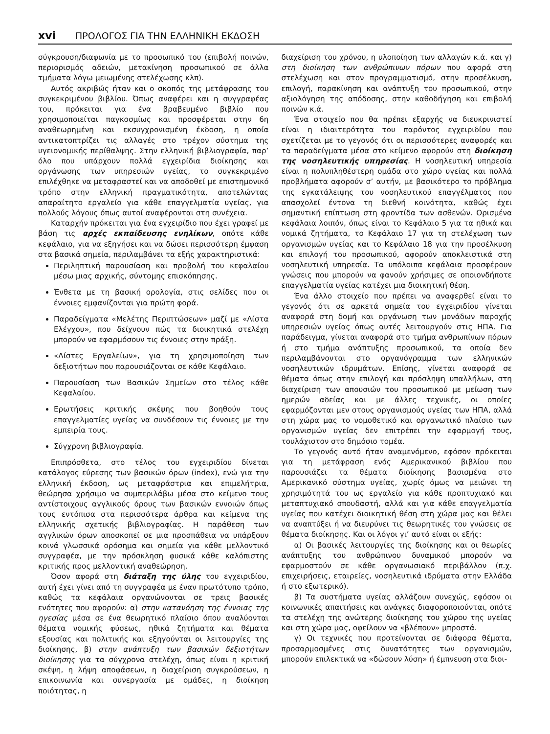xvi ΠΡΟΛΟΓΟΣ ΓΙΑ ΤΗΝ ΕΛΛΗΝΙΚΗ ΕΚΔΟΣΗ
σύγκρουση/διαφωνία με το προσωπικό του (επιβολή ποινών, περιορισμός αδειών, μετακίνηση προσωπικού σε άλλα τμήματα λόγω μειωμένης στελέχωσης κλπ).
Αυτός ακριβώς ήταν και ο σκοπός της μετάφρασης του συγκεκριμένου βιβλίου. Όπως αναφέρει και η συγγραφέας του, πρόκειται για ένα βραβευμένο βιβλίο που χρησιμοποιείται παγκοσμίως και προσφέρεται στην 6η αναθεωρημένη και εκσυγχρονισμένη έκδοση, η οποία αντικατοπτρίζει τις αλλαγές στο τρέχον σύστημα της υγειονομικής περίθαλψης. Στην ελληνική βιβλιογραφία, παρ’ όλο που υπάρχουν πολλά εγχειρίδια διοίκησης και οργάνωσης των υπηρεσιών υγείας, το συγκεκριμένο επιλέχθηκε να μεταφραστεί και να αποδοθεί με επιστημονικό τρόπο στην ελληνική πραγματικότητα, αποτελώντας απαραίτητο εργαλείο για κάθε επαγγελματία υγείας, για πολλούς λόγους όπως αυτοί αναφέρονται στη συνέχεια.
Καταρχήν πρόκειται για ένα εγχειρίδιο που έχει γραφεί με βάση τις αρχές εκπαίδευσης ενηλίκων, οπότε κάθε κεφάλαιο, για να εξηγήσει και να δώσει περισσότερη έμφαση στα βασικά σημεία, περιλαμβάνει τα εξής χαρακτηριστικά:
Περιληπτική παρουσίαση και προβολή του κεφαλαίου μέσω μιας αρχικής, σύντομης επισκόπησης.
Ένθετα με τη βασική ορολογία, στις σελίδες που οι έννοιες εμφανίζονται για πρώτη φορά.
Παραδείγματα «Μελέτης Περιπτώσεων» μαζί με «Λίστα Ελέγχου», που δείχνουν πώς τα διοικητικά στελέχη μπορούν να εφαρμόσουν τις έννοιες στην πράξη.
«Λίστες Εργαλείων», για τη χρησιμοποίηση των δεξιοτήτων που παρουσιάζονται σε κάθε Κεφάλαιο.
Παρουσίαση των Βασικών Σημείων στο τέλος κάθε Κεφαλαίου.
Ερωτήσεις κριτικής σκέψης που βοηθούν τους επαγγελματίες υγείας να συνδέσουν τις έννοιες με την εμπειρία τους.
Σύγχρονη βιβλιογραφία.
Επιπρόσθετα, στο τέλος του εγχειριδίου δίνεται κατάλογος εύρεσης των βασικών όρων (index), ενώ για την ελληνική έκδοση, ως μεταφράστρια και επιμελήτρια, θεώρησα χρήσιμο να συμπεριλάβω μέσα στο κείμενο τους αντίστοιχους αγγλικούς όρους των βασικών εννοιών όπως τους εντόπισα στα περισσότερα άρθρα και κείμενα της ελληνικής σχετικής βιβλιογραφίας. Η παράθεση των αγγλικών όρων αποσκοπεί σε μια προσπάθεια να υπάρξουν κοινά γλωσσικά ορόσημα και σημεία για κάθε μελλοντικό συγγραφέα, με την πρόσκληση φυσικά κάθε καλόπιστης κριτικής προς μελλοντική αναθεώρηση.
Όσον αφορά στη διάταξη της ύλης του εγχειριδίου, αυτή έχει γίνει από τη συγγραφέα με έναν πρωτότυπο τρόπο, καθώς τα κεφάλαια οργανώνονται σε τρεις βασικές ενότητες που αφορούν: α) στην κατανόηση της έννοιας της ηγεσίας μέσα σε ένα θεωρητικό πλαίσιο όπου αναλύονται θέματα νομικής φύσεως, ηθικά ζητήματα και θέματα εξουσίας και πολιτικής και εξηγούνται οι λειτουργίες της διοίκησης, β) στην ανάπτυξη των βασικών δεξιοτήτων διοίκησης για τα σύγχρονα στελέχη, όπως είναι η κριτική σκέψη, η λήψη αποφάσεων, η διαχείριση συγκρούσεων, η επικοινωνία και συνεργασία με ομάδες, η διοίκηση ποιότητας, η
διαχείριση του χρόνου, η υλοποίηση των αλλαγών κ.ά. και γ) στη διοίκηση των ανθρώπινων πόρων που αφορά στη στελέχωση και στον προγραμματισμό, στην προσέλκυση, επιλογή, παρακίνηση και ανάπτυξη του προσωπικού, στην αξιολόγηση της απόδοσης, στην καθοδήγηση και επιβολή ποινών κ.ά.
Ένα στοιχείο που θα πρέπει εξαρχής να διευκρινιστεί είναι η ιδιαιτερότητα του παρόντος εγχειριδίου που σχετίζεται με το γεγονός ότι οι περισσότερες αναφορές και τα παραδείγματα μέσα στο κείμενο αφορούν στη διοίκηση της νοσηλευτικής υπηρεσίας. Η νοσηλευτική υπηρεσία είναι η πολυπληθέστερη ομάδα στο χώρο υγείας και πολλά προβλήματα αφορούν σ’ αυτήν, με βασικότερο το πρόβλημα της εγκατάλειψης του νοσηλευτικού επαγγέλματος που απασχολεί έντονα τη διεθνή κοινότητα, καθώς έχει σημαντική επίπτωση στη φροντίδα των ασθενών. Ορισμένα κεφάλαια λοιπόν, όπως είναι το Κεφάλαιο 5 για τα ηθικά και νομικά ζητήματα, το Κεφάλαιο 17 για τη στελέχωση των οργανισμών υγείας και το Κεφάλαιο 18 για την προσέλκυση και επιλογή του προσωπικού, αφορούν αποκλειστικά στη νοσηλευτική υπηρεσία. Τα υπόλοιπα κεφάλαια προσφέρουν γνώσεις που μπορούν να φανούν χρήσιμες σε οποιονδήποτε επαγγελματία υγείας κατέχει μια διοικητική θέση.
Ένα άλλο στοιχείο που πρέπει να αναφερθεί είναι το γεγονός ότι σε αρκετά σημεία του εγχειριδίου γίνεται αναφορά στη δομή και οργάνωση των μονάδων παροχής υπηρεσιών υγείας όπως αυτές λειτουργούν στις ΗΠΑ. Για παράδειγμα, γίνεται αναφορά στο τμήμα ανθρωπίνων πόρων ή στο τμήμα ανάπτυξης προσωπικού, τα οποία δεν περιλαμβάνονται στο οργανόγραμμα των ελληνικών νοσηλευτικών ιδρυμάτων. Επίσης, γίνεται αναφορά σε θέματα όπως στην επιλογή και πρόσληψη υπαλλήλων, στη διαχείριση των απουσιών του προσωπικού με μείωση των ημερών αδείας και με άλλες τεχνικές, οι οποίες εφαρμόζονται μεν στους οργανισμούς υγείας των ΗΠΑ, αλλά στη χώρα μας το νομοθετικό και οργανωτικό πλαίσιο των οργανισμών υγείας δεν επιτρέπει την εφαρμογή τους, τουλάχιστον στο δημόσιο τομέα.
Το γεγονός αυτό ήταν αναμενόμενο, εφόσον πρόκειται για τη μετάφραση ενός Αμερικανικού βιβλίου που παρουσιάζει τα θέματα διοίκησης βασισμένα στο Αμερικανικό σύστημα υγείας, χωρίς όμως να μειώνει τη χρησιμότητά του ως εργαλείο για κάθε προπτυχιακό και μεταπτυχιακό σπουδαστή, αλλά και για κάθε επαγγελματία υγείας που κατέχει διοικητική θέση στη χώρα μας και θέλει να αναπτύξει ή να διευρύνει τις θεωρητικές του γνώσεις σε θέματα διοίκησης. Και οι λόγοι γι’ αυτό είναι οι εξής:
α) Οι βασικές λειτουργίες της διοίκησης και οι θεωρίες ανάπτυξης του ανθρώπινου δυναμικού μπορούν να εφαρμοστούν σε κάθε οργανωσιακό περιβάλλον (π.χ. επιχειρήσεις, εταιρείες, νοσηλευτικά ιδρύματα στην Ελλάδα ή στο εξωτερικό).
β) Τα συστήματα υγείας αλλάζουν συνεχώς, εφόσον οι κοινωνικές απαιτήσεις και ανάγκες διαφοροποιούνται, οπότε τα στελέχη της ανώτερης διοίκησης του χώρου της υγείας και στη χώρα μας, οφείλουν να «βλέπουν» μπροστά.
γ) Οι τεχνικές που προτείνονται σε διάφορα θέματα, προσαρμοσμένες στις δυνατότητες των οργανισμών, μπορούν επιλεκτικά να «δώσουν λύση» ή έμπνευση στα διοι-